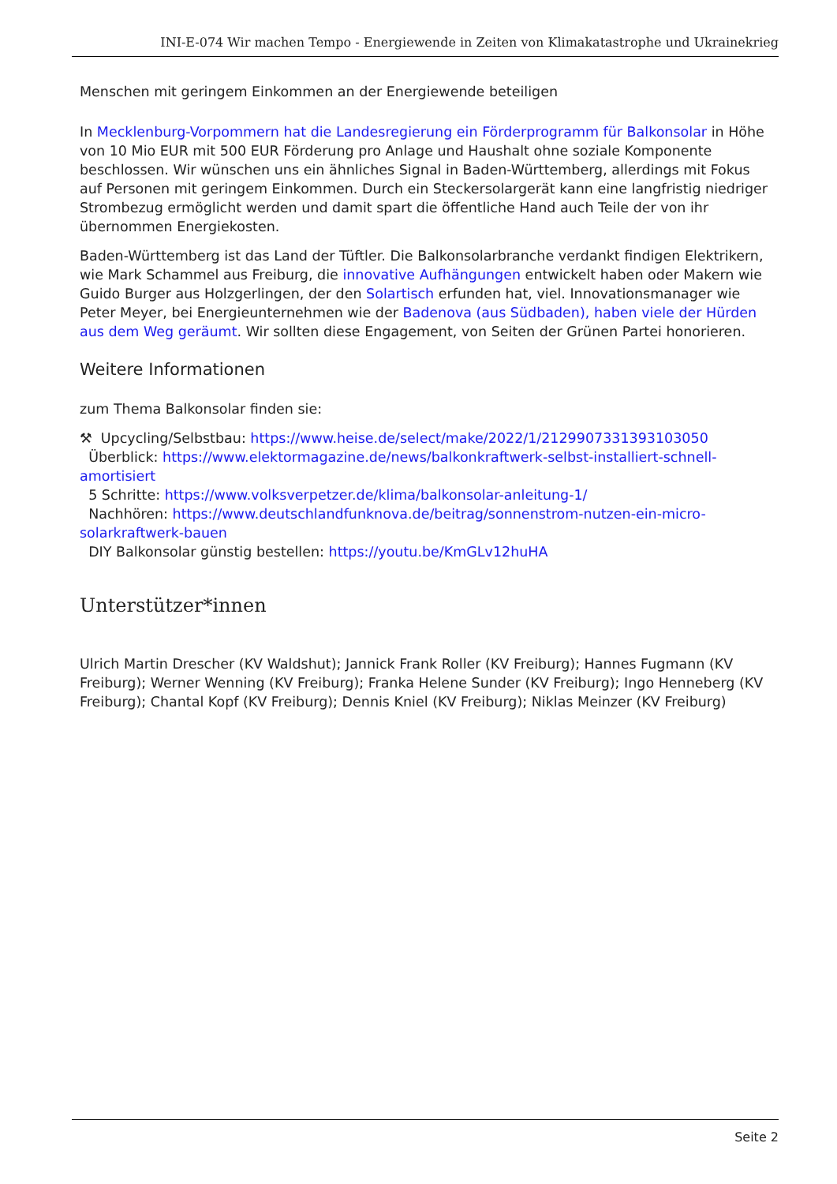INI-E-074 Wir machen Tempo - Energiewende in Zeiten von Klimakatastrophe und Ukrainekrieg
Menschen mit geringem Einkommen an der Energiewende beteiligen
In Mecklenburg-Vorpommern hat die Landesregierung ein Förderprogramm für Balkonsolar in Höhe von 10 Mio EUR mit 500 EUR Förderung pro Anlage und Haushalt ohne soziale Komponente beschlossen. Wir wünschen uns ein ähnliches Signal in Baden-Württemberg, allerdings mit Fokus auf Personen mit geringem Einkommen. Durch ein Steckersolargerät kann eine langfristig niedriger Strombezug ermöglicht werden und damit spart die öffentliche Hand auch Teile der von ihr übernommen Energiekosten.
Baden-Württemberg ist das Land der Tüftler. Die Balkonsolarbranche verdankt findigen Elektrikern, wie Mark Schammel aus Freiburg, die innovative Aufhängungen entwickelt haben oder Makern wie Guido Burger aus Holzgerlingen, der den Solartisch erfunden hat, viel. Innovationsmanager wie Peter Meyer, bei Energieunternehmen wie der Badenova (aus Südbaden), haben viele der Hürden aus dem Weg geräumt. Wir sollten diese Engagement, von Seiten der Grünen Partei honorieren.
Weitere Informationen
zum Thema Balkonsolar finden sie:
⚒ Upcycling/Selbstbau: https://www.heise.de/select/make/2022/1/2129907331393103050
Überblick: https://www.elektormagazine.de/news/balkonkraftwerk-selbst-installiert-schnell-amortisiert
5 Schritte: https://www.volksverpetzer.de/klima/balkonsolar-anleitung-1/
Nachhören: https://www.deutschlandfunknova.de/beitrag/sonnenstrom-nutzen-ein-micro-solarkraftwerk-bauen
DIY Balkonsolar günstig bestellen: https://youtu.be/KmGLv12huHA
Unterstützer*innen
Ulrich Martin Drescher (KV Waldshut); Jannick Frank Roller (KV Freiburg); Hannes Fugmann (KV Freiburg); Werner Wenning (KV Freiburg); Franka Helene Sunder (KV Freiburg); Ingo Henneberg (KV Freiburg); Chantal Kopf (KV Freiburg); Dennis Kniel (KV Freiburg); Niklas Meinzer (KV Freiburg)
Seite 2